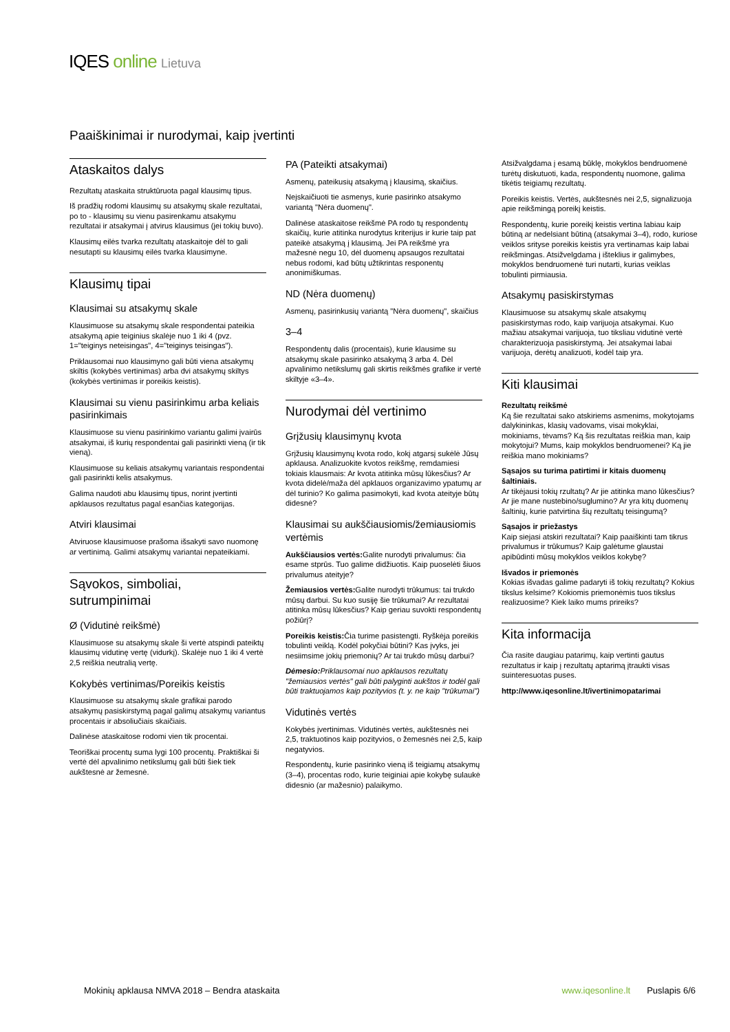IQES online Lietuva
Paaiškinimai ir nurodymai, kaip įvertinti
Ataskaitos dalys
Rezultatų ataskaita struktūruota pagal klausimų tipus.
Iš pradžių rodomi klausimų su atsakymų skale rezultatai, po to - klausimų su vienu pasirenkamu atsakymu rezultatai ir atsakymai į atvirus klausimus (jei tokių buvo).
Klausimų eilės tvarka rezultatų ataskaitoje dėl to gali nesutapti su klausimų eilės tvarka klausimyne.
Klausimų tipai
Klausimai su atsakymų skale
Klausimuose su atsakymų skale respondentai pateikia atsakymą apie teiginius skalėje nuo 1 iki 4 (pvz. 1="teiginys neteisingas", 4="teiginys teisingas").
Priklausomai nuo klausimyno gali būti viena atsakymų skiltis (kokybės vertinimas) arba dvi atsakymų skiltys (kokybės vertinimas ir poreikis keistis).
Klausimai su vienu pasirinkimu arba keliais pasirinkimais
Klausimuose su vienu pasirinkimo variantu galimi įvairūs atsakymai, iš kurių respondentai gali pasirinkti vieną (ir tik vieną).
Klausimuose su keliais atsakymų variantais respondentai gali pasirinkti kelis atsakymus.
Galima naudoti abu klausimų tipus, norint įvertinti apklausos rezultatus pagal esančias kategorijas.
Atviri klausimai
Atviruose klausimuose prašoma išsakyti savo nuomonę ar vertinimą. Galimi atsakymų variantai nepateikiami.
Sąvokos, simboliai, sutrumpinimai
Ø (Vidutinė reikšmė)
Klausimuose su atsakymų skale ši vertė atspindi pateiktų klausimų vidutinę vertę (vidurkį). Skalėje nuo 1 iki 4 vertė 2,5 reiškia neutralią vertę.
Kokybės vertinimas/Poreikis keistis
Klausimuose su atsakymų skale grafikai parodo atsakymų pasiskirstymą pagal galimų atsakymų variantus procentais ir absoliučiais skaičiais.
Dalinėse ataskaitose rodomi vien tik procentai.
Teoriškai procentų suma lygi 100 procentų. Praktiškai ši vertė dėl apvalinimo netikslumų gali būti šiek tiek aukštesnė ar žemesnė.
PA (Pateikti atsakymai)
Asmenų, pateikusių atsakymą į klausimą, skaičius.
Neįskaičiuoti tie asmenys, kurie pasirinko atsakymo variantą "Nėra duomenų".
Dalinėse ataskaitose reikšmė PA rodo tų respondentų skaičių, kurie atitinka nurodytus kriterijus ir kurie taip pat pateikė atsakymą į klausimą. Jei PA reikšmė yra mažesnė negu 10, dėl duomenų apsaugos rezultatai nebus rodomi, kad būtų užtikrintas responentų anonimiškumas.
ND (Nėra duomenų)
Asmenų, pasirinkusių variantą "Nėra duomenų", skaičius
3–4
Respondentų dalis (procentais), kurie klausime su atsakymų skale pasirinko atsakymą 3 arba 4. Dėl apvalinimo netikslumų gali skirtis reikšmės grafike ir vertė skiltyje «3–4».
Nurodymai dėl vertinimo
Grįžusių klausimynų kvota
Grįžusių klausimynų kvota rodo, kokį atgarsį sukėlė Jūsų apklausa. Analizuokite kvotos reikšmę, remdamiesi tokiais klausmais: Ar kvota atitinka mūsų lūkesčius? Ar kvota didelė/maža dėl apklauos organizavimo ypatumų ar dėl turinio? Ko galima pasimokyti, kad kvota ateityje būtų didesnė?
Klausimai su aukščiausiomis/žemiausiomis vertėmis
Aukščiausios vertės: Galite nurodyti privalumus: čia esame stprūs. Tuo galime didžiuotis. Kaip puoselėti šiuos privalumus ateityje?
Žemiausios vertės: Galite nurodyti trūkumus: tai trukdo mūsų darbui. Su kuo susiję šie trūkumai? Ar rezultatai atitinka mūsų lūkesčius? Kaip geriau suvokti respondentų požiūrį?
Poreikis keistis: Čia turime pasistengti. Ryškėja poreikis tobulinti veiklą. Kodėl pokyčiai būtini? Kas įvyks, jei nesiimsime jokių priemonių? Ar tai trukdo mūsų darbui?
Dėmesio: Priklausomai nuo apklausos rezultatų "žemiausios vertės" gali būti palyginti aukštos ir todėl gali būti traktuojamos kaip pozityvios (t. y. ne kaip "trūkumai")
Vidutinės vertės
Kokybės įvertinimas. Vidutinės vertės, aukštesnės nei 2,5, traktuotinos kaip pozityvios, o žemesnės nei 2,5, kaip negatyvios.
Respondentų, kurie pasirinko vieną iš teigiamų atsakymų (3–4), procentas rodo, kurie teiginiai apie kokybę sulaukė didesnio (ar mažesnio) palaikymo.
Atsižvalgdama į esamą būklę, mokyklos bendruomenė turėtų diskutuoti, kada, respondentų nuomone, galima tikėtis teigiamų rezultatų.
Poreikis keistis. Vertės, aukštesnės nei 2,5, signalizuoja apie reikšmingą poreikį keistis.
Respondentų, kurie poreikį keistis vertina labiau kaip būtiną ar nedelsiant būtiną (atsakymai 3–4), rodo, kuriose veiklos srityse poreikis keistis yra vertinamas kaip labai reikšmingas. Atsižvelgdama į išteklius ir galimybes, mokyklos bendruomenė turi nutarti, kurias veiklas tobulinti pirmiausia.
Atsakymų pasiskirstymas
Klausimuose su atsakymų skale atsakymų pasiskirstymas rodo, kaip varijuoja atsakymai. Kuo mažiau atsakymai varijuoja, tuo tiksliau vidutinė vertė charakterizuoja pasiskirstymą. Jei atsakymai labai varijuoja, derėtų analizuoti, kodėl taip yra.
Kiti klausimai
Rezultatų reikšmė
Ką šie rezultatai sako atskiriems asmenims, mokytojams dalykininkas, klasių vadovams, visai mokyklai, mokiniams, tėvams? Ką šis rezultatas reiškia man, kaip mokytojui? Mums, kaip mokyklos bendruomenei? Ką jie reiškia mano mokiniams?
Sąsajos su turima patirtimi ir kitais duomenų šaltiniais.
Ar tikėjausi tokių rzultatų? Ar jie atitinka mano lūkesčius? Ar jie mane nustebino/suglumino? Ar yra kitų duomenų šaltinių, kurie patvirtina šių rezultatų teisingumą?
Sąsajos ir priežastys
Kaip siejasi atskiri rezultatai? Kaip paaiškinti tam tikrus privalumus ir trūkumus? Kaip galėtume glaustai apibūdinti mūsų mokyklos veiklos kokybę?
Išvados ir priemonės
Kokias išvadas galime padaryti iš tokių rezultatų? Kokius tikslus kelsime? Kokiomis priemonėmis tuos tikslus realizuosime? Kiek laiko mums prireiks?
Kita informacija
Čia rasite daugiau patarimų, kaip vertinti gautus rezultatus ir kaip į rezultatų aptarimą įtraukti visas suinteresuotas puses.
http://www.iqesonline.lt/ivertinimopatarimai
Mokinių apklausa NMVA 2018 – Bendra ataskaita www.iqesonline.lt Puslapis 6/6